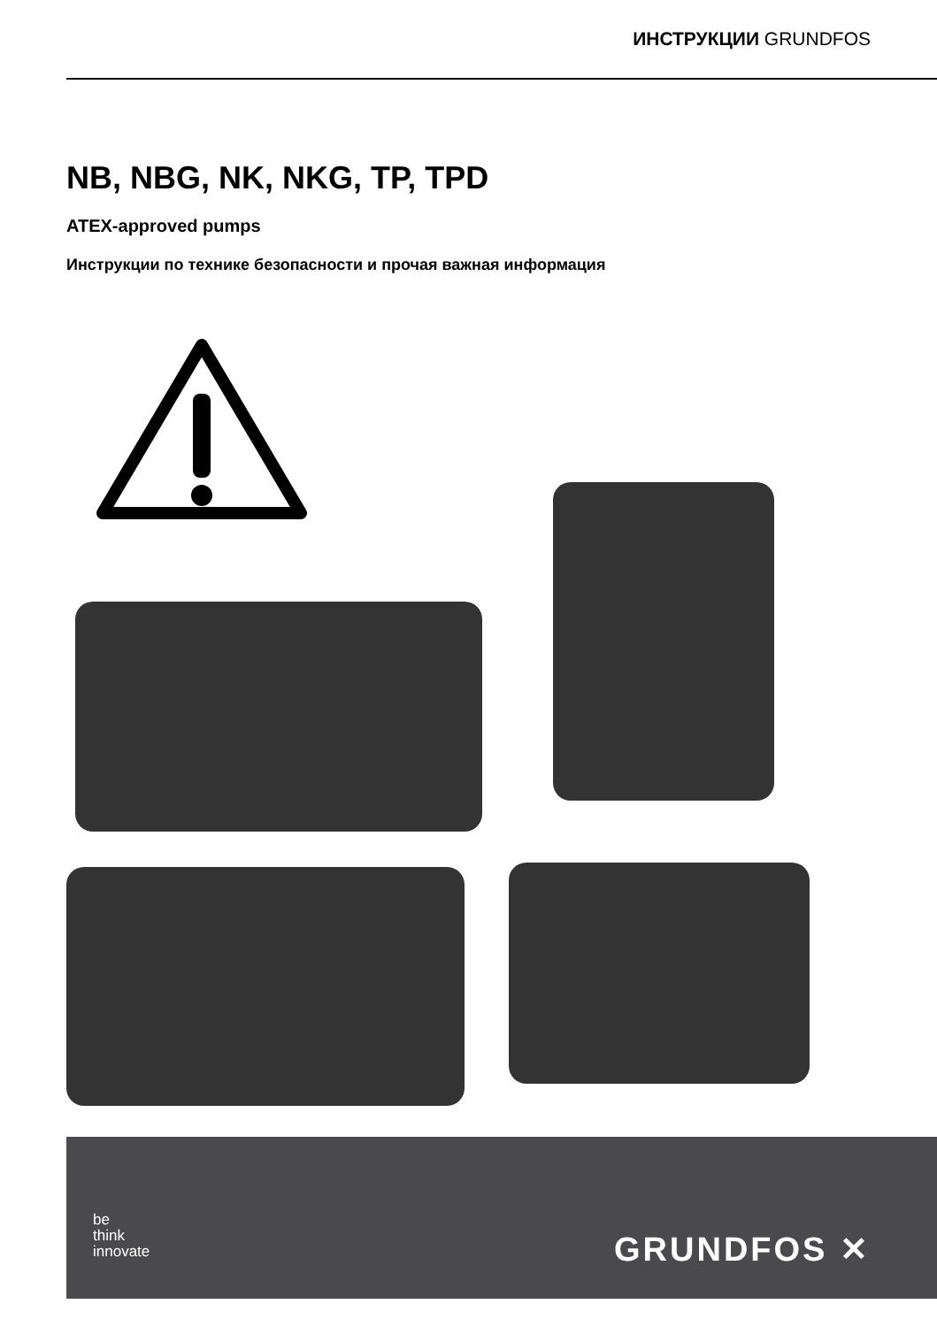ИНСТРУКЦИИ GRUNDFOS
NB, NBG, NK, NKG, TP, TPD
ATEX-approved pumps
Инструкции по технике безопасности и прочая важная информация
be
think
innovate
GRUNDFOS ✕